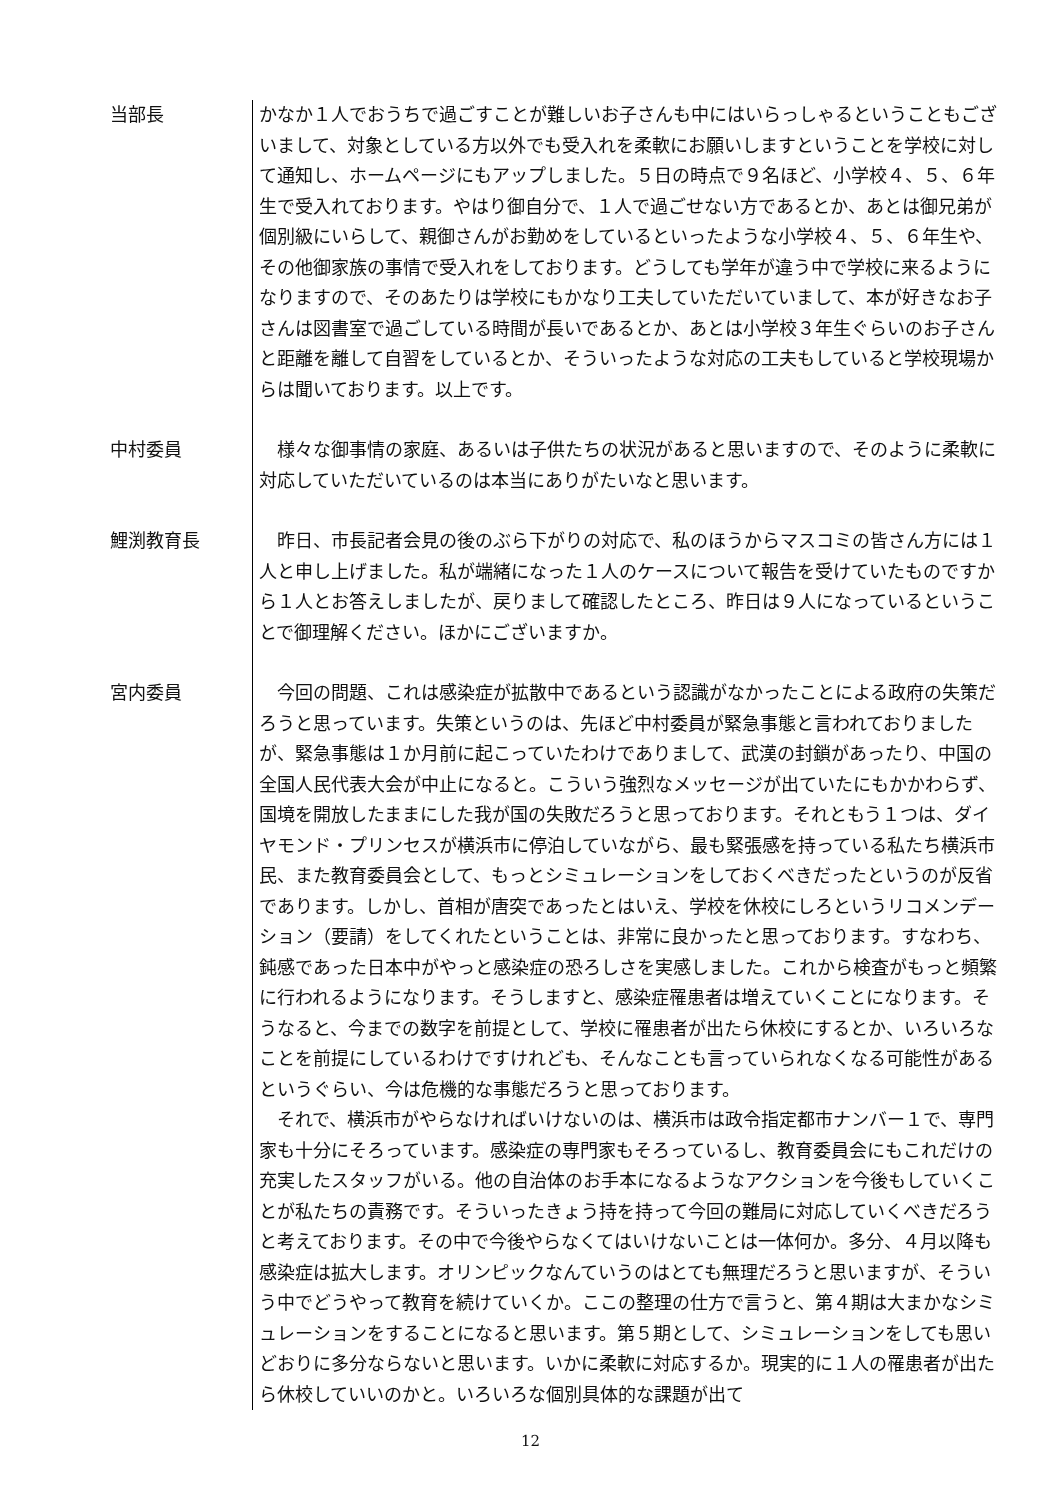当部長
かなか１人でおうちで過ごすことが難しいお子さんも中にはいらっしゃるということもございまして、対象としている方以外でも受入れを柔軟にお願いしますということを学校に対して通知し、ホームページにもアップしました。５日の時点で９名ほど、小学校４、５、６年生で受入れております。やはり御自分で、１人で過ごせない方であるとか、あとは御兄弟が個別級にいらして、親御さんがお勤めをしているといったような小学校４、５、６年生や、その他御家族の事情で受入れをしております。どうしても学年が違う中で学校に来るようになりますので、そのあたりは学校にもかなり工夫していただいていまして、本が好きなお子さんは図書室で過ごしている時間が長いであるとか、あとは小学校３年生ぐらいのお子さんと距離を離して自習をしているとか、そういったような対応の工夫もしていると学校現場からは聞いております。以上です。
中村委員
　様々な御事情の家庭、あるいは子供たちの状況があると思いますので、そのように柔軟に対応していただいているのは本当にありがたいなと思います。
鯉渕教育長
　昨日、市長記者会見の後のぶら下がりの対応で、私のほうからマスコミの皆さん方には１人と申し上げました。私が端緒になった１人のケースについて報告を受けていたものですから１人とお答えしましたが、戻りまして確認したところ、昨日は９人になっているということで御理解ください。ほかにございますか。
宮内委員
　今回の問題、これは感染症が拡散中であるという認識がなかったことによる政府の失策だろうと思っています。失策というのは、先ほど中村委員が緊急事態と言われておりましたが、緊急事態は１か月前に起こっていたわけでありまして、武漢の封鎖があったり、中国の全国人民代表大会が中止になると。こういう強烈なメッセージが出ていたにもかかわらず、国境を開放したままにした我が国の失敗だろうと思っております。それともう１つは、ダイヤモンド・プリンセスが横浜市に停泊していながら、最も緊張感を持っている私たち横浜市民、また教育委員会として、もっとシミュレーションをしておくべきだったというのが反省であります。しかし、首相が唐突であったとはいえ、学校を休校にしろというリコメンデーション（要請）をしてくれたということは、非常に良かったと思っております。すなわち、鈍感であった日本中がやっと感染症の恐ろしさを実感しました。これから検査がもっと頻繁に行われるようになります。そうしますと、感染症罹患者は増えていくことになります。そうなると、今までの数字を前提として、学校に罹患者が出たら休校にするとか、いろいろなことを前提にしているわけですけれども、そんなことも言っていられなくなる可能性があるというぐらい、今は危機的な事態だろうと思っております。
　それで、横浜市がやらなければいけないのは、横浜市は政令指定都市ナンバー１で、専門家も十分にそろっています。感染症の専門家もそろっているし、教育委員会にもこれだけの充実したスタッフがいる。他の自治体のお手本になるようなアクションを今後もしていくことが私たちの責務です。そういったきょう持を持って今回の難局に対応していくべきだろうと考えております。その中で今後やらなくてはいけないことは一体何か。多分、４月以降も感染症は拡大します。オリンピックなんていうのはとても無理だろうと思いますが、そういう中でどうやって教育を続けていくか。ここの整理の仕方で言うと、第４期は大まかなシミュレーションをすることになると思います。第５期として、シミュレーションをしても思いどおりに多分ならないと思います。いかに柔軟に対応するか。現実的に１人の罹患者が出たら休校していいのかと。いろいろな個別具体的な課題が出て
12